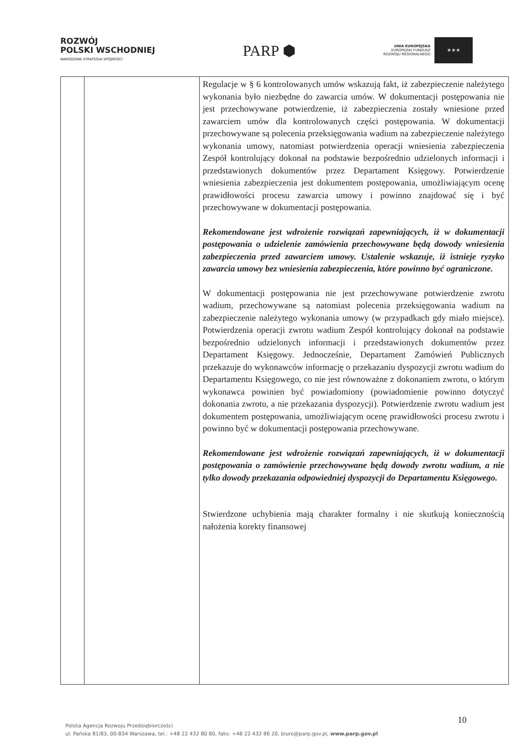ROZWÓJ
POLSKI WSCHODNIEJ
NARODOWA STRATEGIA SPÓJNOŚCI
PARP ⬢
UNIA EUROPEJSKA
EUROPEJSKI FUNDUSZ
ROZWOJU REGIONALNEGO
★★★
| | | Regulacje w § 6 kontrolowanych umów wskazują fakt, iż zabezpieczenie należytego wykonania było niezbędne do zawarcia umów. W dokumentacji postępowania nie jest przechowywane potwierdzenie, iż zabezpieczenia zostały wniesione przed zawarciem umów dla kontrolowanych części postępowania. W dokumentacji przechowywane są polecenia przeksięgowania wadium na zabezpieczenie należytego wykonania umowy, natomiast potwierdzenia operacji wniesienia zabezpieczenia Zespół kontrolujący dokonał na podstawie bezpośrednio udzielonych informacji i przedstawionych dokumentów przez Departament Księgowy. Potwierdzenie wniesienia zabezpieczenia jest dokumentem postępowania, umożliwiającym ocenę prawidłowości procesu zawarcia umowy i powinno znajdować się i być przechowywane w dokumentacji postępowania. Rekomendowane jest wdrożenie rozwiązań zapewniających, iż w dokumentacji postępowania o udzielenie zamówienia przechowywane będą dowody wniesienia zabezpieczenia przed zawarciem umowy. Ustalenie wskazuje, iż istnieje ryzyko zawarcia umowy bez wniesienia zabezpieczenia, które powinno być ograniczone. W dokumentacji postępowania nie jest przechowywane potwierdzenie zwrotu wadium, przechowywane są natomiast polecenia przeksięgowania wadium na zabezpieczenie należytego wykonania umowy (w przypadkach gdy miało miejsce). Potwierdzenia operacji zwrotu wadium Zespół kontrolujący dokonał na podstawie bezpośrednio udzielonych informacji i przedstawionych dokumentów przez Departament Księgowy. Jednocześnie, Departament Zamówień Publicznych przekazuje do wykonawców informację o przekazaniu dyspozycji zwrotu wadium do Departamentu Księgowego, co nie jest równoważne z dokonaniem zwrotu, o którym wykonawca powinien być powiadomiony (powiadomienie powinno dotyczyć dokonania zwrotu, a nie przekazania dyspozycji). Potwierdzenie zwrotu wadium jest dokumentem postępowania, umożliwiającym ocenę prawidłowości procesu zwrotu i powinno być w dokumentacji postępowania przechowywane. Rekomendowane jest wdrożenie rozwiązań zapewniających, iż w dokumentacji postępowania o zamówienie przechowywane będą dowody zwrotu wadium, a nie tylko dowody przekazania odpowiedniej dyspozycji do Departamentu Księgowego. Stwierdzone uchybienia mają charakter formalny i nie skutkują koniecznością nałożenia korekty finansowej |
10
Polska Agencja Rozwoju Przedsiębiorczości
ul. Pańska 81/83, 00-834 Warszawa, tel.: +48 22 432 80 80, faks: +48 22 432 86 20, biuro@parp.gov.pl, www.parp.gov.pl